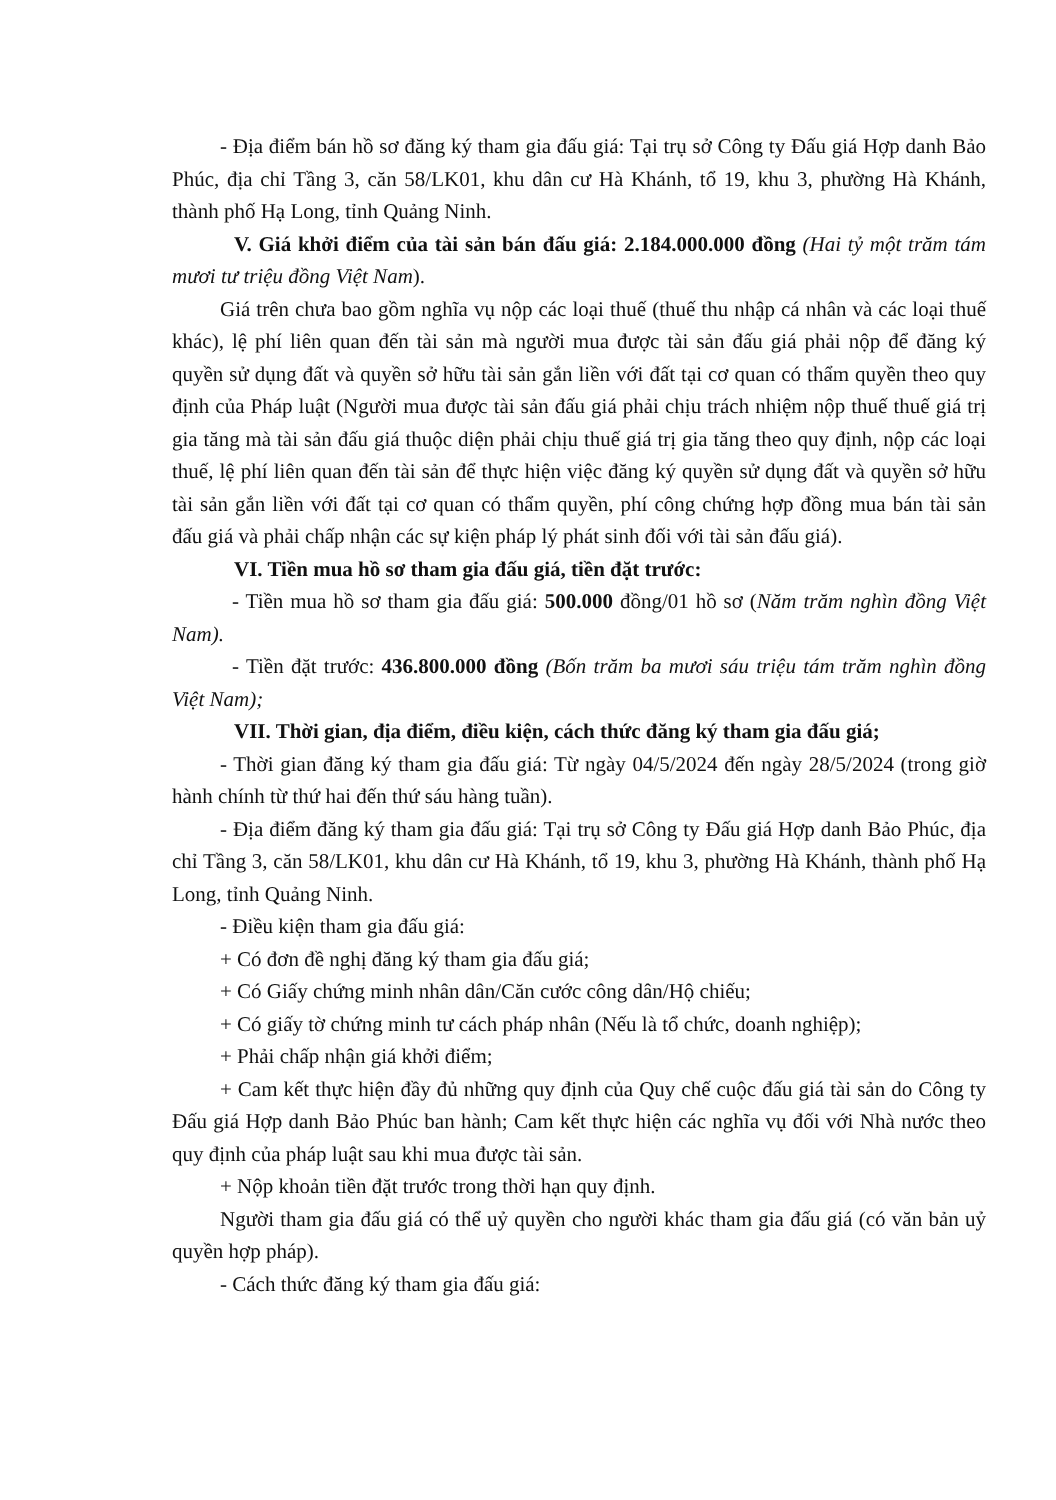- Địa điểm bán hồ sơ đăng ký tham gia đấu giá: Tại trụ sở Công ty Đấu giá Hợp danh Bảo Phúc, địa chỉ Tầng 3, căn 58/LK01, khu dân cư Hà Khánh, tổ 19, khu 3, phường Hà Khánh, thành phố Hạ Long, tỉnh Quảng Ninh.
V. Giá khởi điểm của tài sản bán đấu giá: 2.184.000.000 đồng (Hai tỷ một trăm tám mươi tư triệu đồng Việt Nam).
Giá trên chưa bao gồm nghĩa vụ nộp các loại thuế (thuế thu nhập cá nhân và các loại thuế khác), lệ phí liên quan đến tài sản mà người mua được tài sản đấu giá phải nộp để đăng ký quyền sử dụng đất và quyền sở hữu tài sản gắn liền với đất tại cơ quan có thẩm quyền theo quy định của Pháp luật (Người mua được tài sản đấu giá phải chịu trách nhiệm nộp thuế thuế giá trị gia tăng mà tài sản đấu giá thuộc diện phải chịu thuế giá trị gia tăng theo quy định, nộp các loại thuế, lệ phí liên quan đến tài sản để thực hiện việc đăng ký quyền sử dụng đất và quyền sở hữu tài sản gắn liền với đất tại cơ quan có thẩm quyền, phí công chứng hợp đồng mua bán tài sản đấu giá và phải chấp nhận các sự kiện pháp lý phát sinh đối với tài sản đấu giá).
VI. Tiền mua hồ sơ tham gia đấu giá, tiền đặt trước:
- Tiền mua hồ sơ tham gia đấu giá: 500.000 đồng/01 hồ sơ (Năm trăm nghìn đồng Việt Nam).
- Tiền đặt trước: 436.800.000 đồng (Bốn trăm ba mươi sáu triệu tám trăm nghìn đồng Việt Nam);
VII. Thời gian, địa điểm, điều kiện, cách thức đăng ký tham gia đấu giá;
- Thời gian đăng ký tham gia đấu giá: Từ ngày 04/5/2024 đến ngày 28/5/2024 (trong giờ hành chính từ thứ hai đến thứ sáu hàng tuần).
- Địa điểm đăng ký tham gia đấu giá: Tại trụ sở Công ty Đấu giá Hợp danh Bảo Phúc, địa chỉ Tầng 3, căn 58/LK01, khu dân cư Hà Khánh, tổ 19, khu 3, phường Hà Khánh, thành phố Hạ Long, tỉnh Quảng Ninh.
- Điều kiện tham gia đấu giá:
+ Có đơn đề nghị đăng ký tham gia đấu giá;
+ Có Giấy chứng minh nhân dân/Căn cước công dân/Hộ chiếu;
+ Có giấy tờ chứng minh tư cách pháp nhân (Nếu là tổ chức, doanh nghiệp);
+ Phải chấp nhận giá khởi điểm;
+ Cam kết thực hiện đầy đủ những quy định của Quy chế cuộc đấu giá tài sản do Công ty Đấu giá Hợp danh Bảo Phúc ban hành; Cam kết thực hiện các nghĩa vụ đối với Nhà nước theo quy định của pháp luật sau khi mua được tài sản.
+ Nộp khoản tiền đặt trước trong thời hạn quy định.
Người tham gia đấu giá có thể uỷ quyền cho người khác tham gia đấu giá (có văn bản uỷ quyền hợp pháp).
- Cách thức đăng ký tham gia đấu giá: